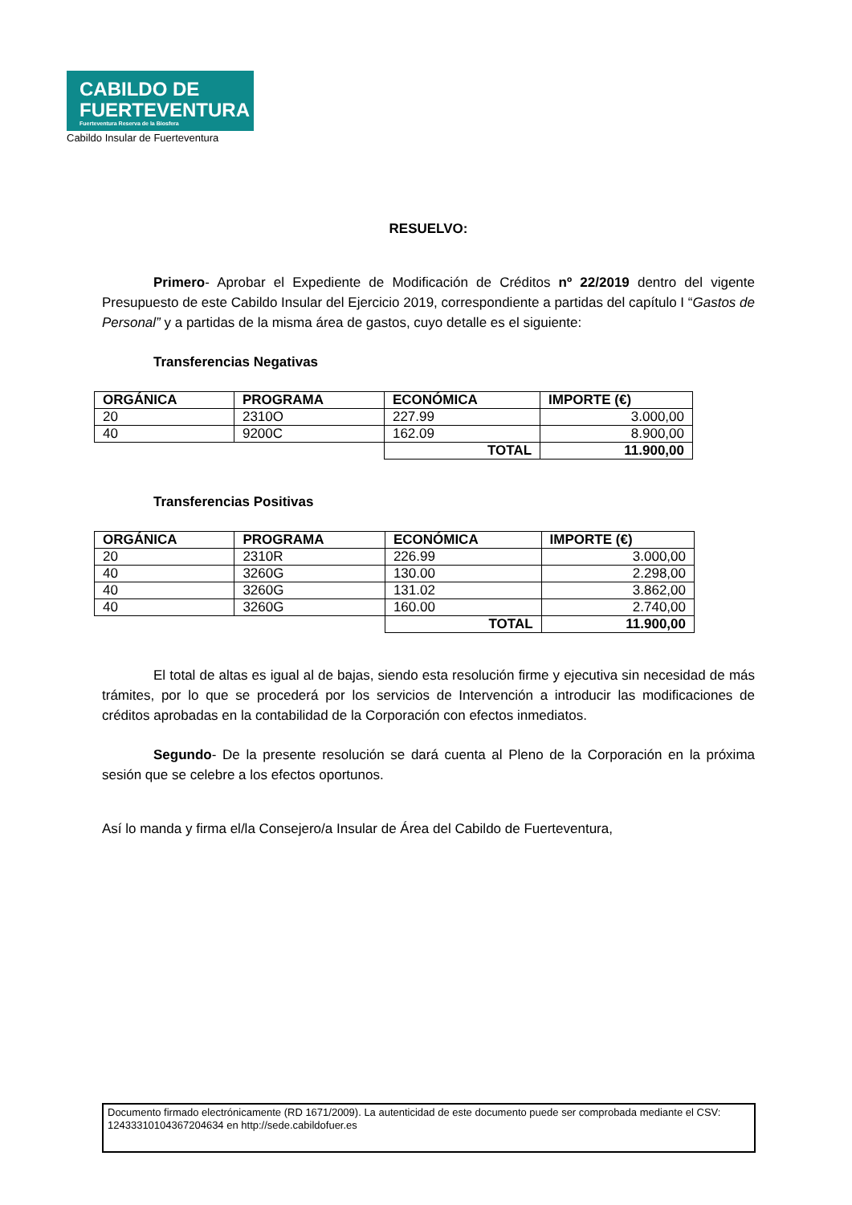CABILDO DE
FUERTEVENTURA
Fuerteventura Reserva de la Biosfera
Cabildo Insular de Fuerteventura
RESUELVO:
Primero- Aprobar el Expediente de Modificación de Créditos nº 22/2019 dentro del vigente Presupuesto de este Cabildo Insular del Ejercicio 2019, correspondiente a partidas del capítulo I “Gastos de Personal” y a partidas de la misma área de gastos, cuyo detalle es el siguiente:
Transferencias Negativas
| ORGÁNICA | PROGRAMA | ECONÓMICA | IMPORTE (€) |
| --- | --- | --- | --- |
| 20 | 2310O | 227.99 | 3.000,00 |
| 40 | 9200C | 162.09 | 8.900,00 |
| | | TOTAL | 11.900,00 |
Transferencias Positivas
| ORGÁNICA | PROGRAMA | ECONÓMICA | IMPORTE (€) |
| --- | --- | --- | --- |
| 20 | 2310R | 226.99 | 3.000,00 |
| 40 | 3260G | 130.00 | 2.298,00 |
| 40 | 3260G | 131.02 | 3.862,00 |
| 40 | 3260G | 160.00 | 2.740,00 |
| | | TOTAL | 11.900,00 |
El total de altas es igual al de bajas, siendo esta resolución firme y ejecutiva sin necesidad de más trámites, por lo que se procederá por los servicios de Intervención a introducir las modificaciones de créditos aprobadas en la contabilidad de la Corporación con efectos inmediatos.
Segundo- De la presente resolución se dará cuenta al Pleno de la Corporación en la próxima sesión que se celebre a los efectos oportunos.
Así lo manda y firma el/la Consejero/a Insular de Área del Cabildo de Fuerteventura,
Documento firmado electrónicamente (RD 1671/2009). La autenticidad de este documento puede ser comprobada mediante el CSV: 12433310104367204634 en http://sede.cabildofuer.es